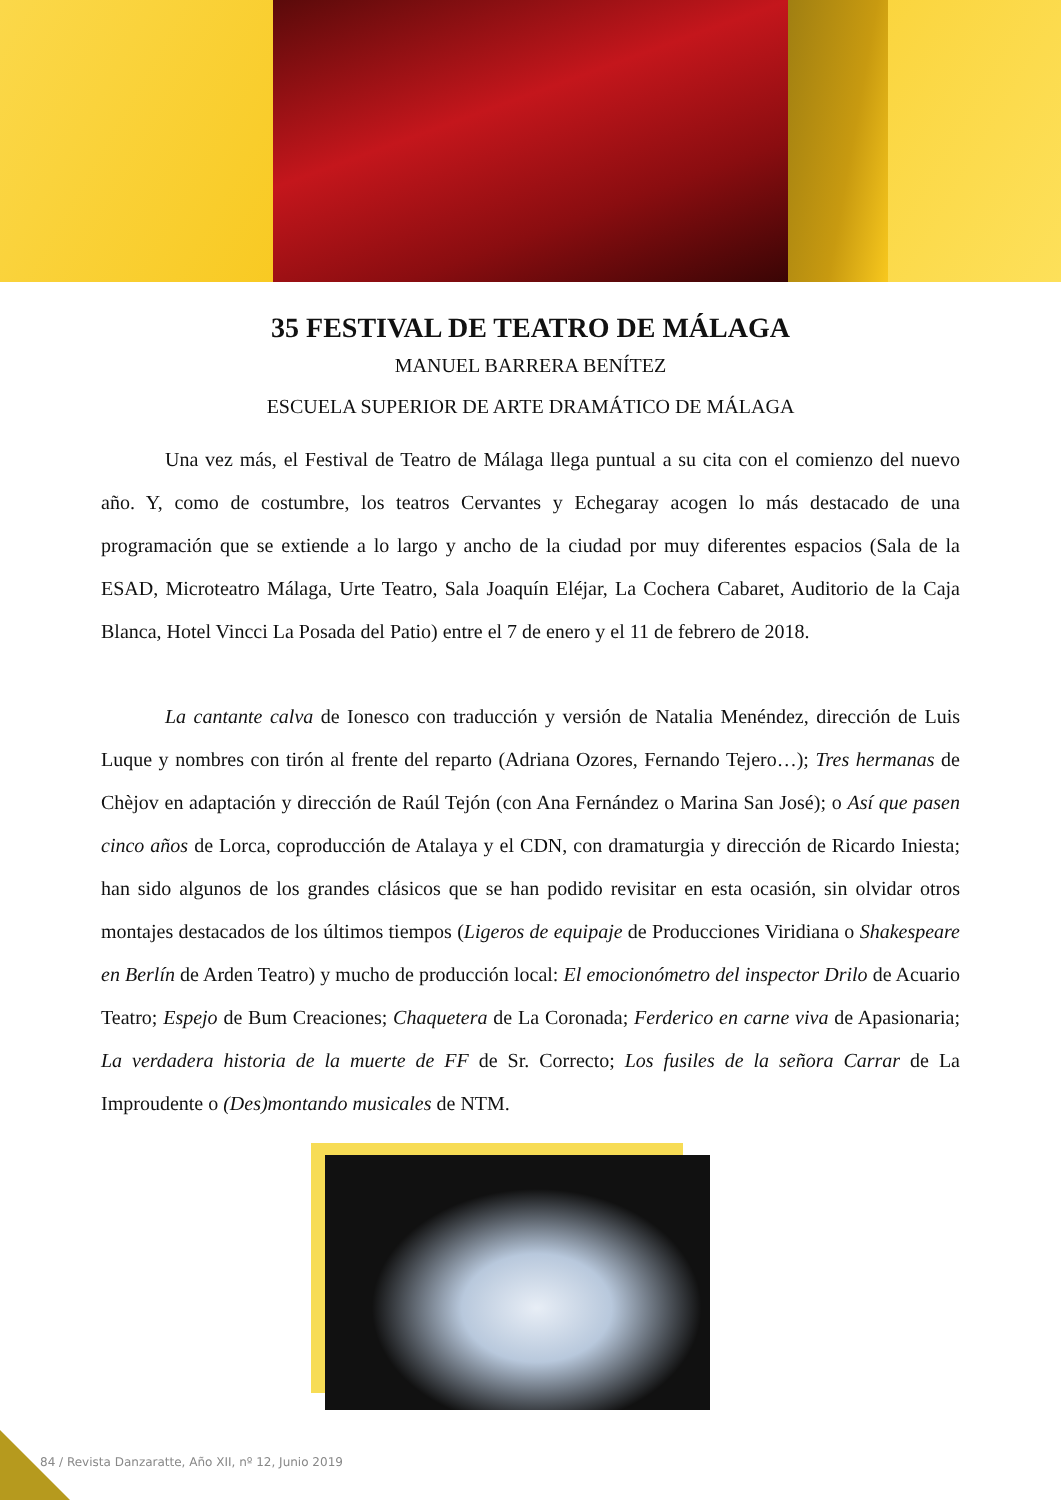35 FESTIVAL DE TEATRO DE MÁLAGA
MANUEL BARRERA BENÍTEZ
ESCUELA SUPERIOR DE ARTE DRAMÁTICO DE MÁLAGA
Una vez más, el Festival de Teatro de Málaga llega puntual a su cita con el comienzo del nuevo año. Y, como de costumbre, los teatros Cervantes y Echegaray acogen lo más destacado de una programación que se extiende a lo largo y ancho de la ciudad por muy diferentes espacios (Sala de la ESAD, Microteatro Málaga, Urte Teatro, Sala Joaquín Eléjar, La Cochera Cabaret, Auditorio de la Caja Blanca, Hotel Vincci La Posada del Patio) entre el 7 de enero y el 11 de febrero de 2018.
La cantante calva de Ionesco con traducción y versión de Natalia Menéndez, dirección de Luis Luque y nombres con tirón al frente del reparto (Adriana Ozores, Fernando Tejero…); Tres hermanas de Chèjov en adaptación y dirección de Raúl Tejón (con Ana Fernández o Marina San José); o Así que pasen cinco años de Lorca, coproducción de Atalaya y el CDN, con dramaturgia y dirección de Ricardo Iniesta; han sido algunos de los grandes clásicos que se han podido revisitar en esta ocasión, sin olvidar otros montajes destacados de los últimos tiempos (Ligeros de equipaje de Producciones Viridiana o Shakespeare en Berlín de Arden Teatro) y mucho de producción local: El emocionómetro del inspector Drilo de Acuario Teatro; Espejo de Bum Creaciones; Chaquetera de La Coronada; Ferderico en carne viva de Apasionaria; La verdadera historia de la muerte de FF de Sr. Correcto; Los fusiles de la señora Carrar de La Improudente o (Des)montando musicales de NTM.
84 / Revista Danzaratte, Año XII, nº 12, Junio 2019